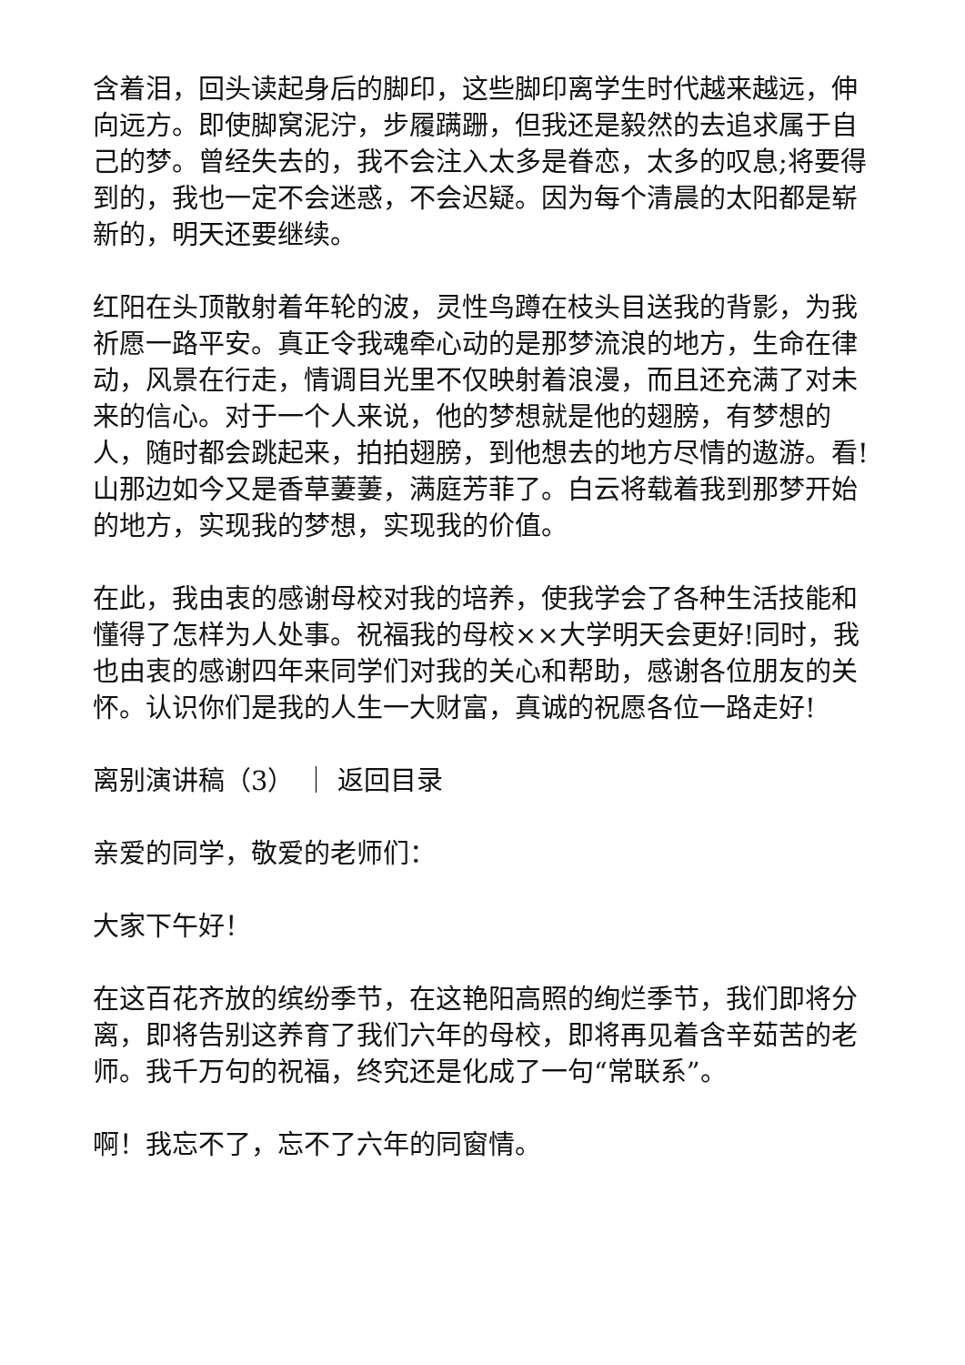含着泪，回头读起身后的脚印，这些脚印离学生时代越来越远，伸向远方。即使脚窝泥泞，步履蹒跚，但我还是毅然的去追求属于自己的梦。曾经失去的，我不会注入太多是眷恋，太多的叹息;将要得到的，我也一定不会迷惑，不会迟疑。因为每个清晨的太阳都是崭新的，明天还要继续。
红阳在头顶散射着年轮的波，灵性鸟蹲在枝头目送我的背影，为我祈愿一路平安。真正令我魂牵心动的是那梦流浪的地方，生命在律动，风景在行走，情调目光里不仅映射着浪漫，而且还充满了对未来的信心。对于一个人来说，他的梦想就是他的翅膀，有梦想的人，随时都会跳起来，拍拍翅膀，到他想去的地方尽情的遨游。看!山那边如今又是香草萋萋，满庭芳菲了。白云将载着我到那梦开始的地方，实现我的梦想，实现我的价值。
在此，我由衷的感谢母校对我的培养，使我学会了各种生活技能和懂得了怎样为人处事。祝福我的母校××大学明天会更好!同时，我也由衷的感谢四年来同学们对我的关心和帮助，感谢各位朋友的关怀。认识你们是我的人生一大财富，真诚的祝愿各位一路走好!
离别演讲稿（3） ｜ 返回目录
亲爱的同学，敬爱的老师们：
大家下午好！
在这百花齐放的缤纷季节，在这艳阳高照的绚烂季节，我们即将分离，即将告别这养育了我们六年的母校，即将再见着含辛茹苦的老师。我千万句的祝福，终究还是化成了一句“常联系”。
啊！我忘不了，忘不了六年的同窗情。